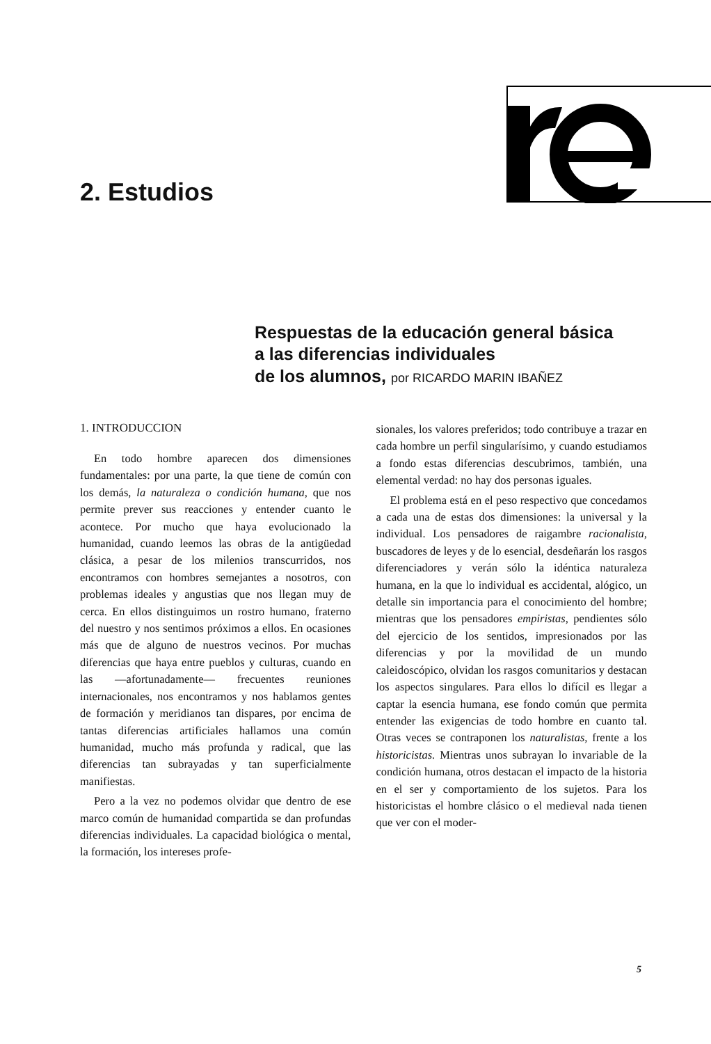2. Estudios
Respuestas de la educación general básica
a las diferencias individuales
de los alumnos, por RICARDO MARIN IBAÑEZ
1. INTRODUCCION
En todo hombre aparecen dos dimensiones fundamentales: por una parte, la que tiene de común con los demás, la naturaleza o condición humana, que nos permite prever sus reacciones y entender cuanto le acontece. Por mucho que haya evolucionado la humanidad, cuando leemos las obras de la antigüedad clásica, a pesar de los milenios transcurridos, nos encontramos con hombres semejantes a nosotros, con problemas ideales y angustias que nos llegan muy de cerca. En ellos distinguimos un rostro humano, fraterno del nuestro y nos sentimos próximos a ellos. En ocasiones más que de alguno de nuestros vecinos. Por muchas diferencias que haya entre pueblos y culturas, cuando en las —afortunadamente— frecuentes reuniones internacionales, nos encontramos y nos hablamos gentes de formación y meridianos tan dispares, por encima de tantas diferencias artificiales hallamos una común humanidad, mucho más profunda y radical, que las diferencias tan subrayadas y tan superficialmente manifiestas.
Pero a la vez no podemos olvidar que dentro de ese marco común de humanidad compartida se dan profundas diferencias individuales. La capacidad biológica o mental, la formación, los intereses profe-
sionales, los valores preferidos; todo contribuye a trazar en cada hombre un perfil singularísimo, y cuando estudiamos a fondo estas diferencias descubrimos, también, una elemental verdad: no hay dos personas iguales.
El problema está en el peso respectivo que concedamos a cada una de estas dos dimensiones: la universal y la individual. Los pensadores de raigambre racionalista, buscadores de leyes y de lo esencial, desdeñarán los rasgos diferenciadores y verán sólo la idéntica naturaleza humana, en la que lo individual es accidental, alógico, un detalle sin importancia para el conocimiento del hombre; mientras que los pensadores empiristas, pendientes sólo del ejercicio de los sentidos, impresionados por las diferencias y por la movilidad de un mundo caleidoscópico, olvidan los rasgos comunitarios y destacan los aspectos singulares. Para ellos lo difícil es llegar a captar la esencia humana, ese fondo común que permita entender las exigencias de todo hombre en cuanto tal. Otras veces se contraponen los naturalistas, frente a los historicistas. Mientras unos subrayan lo invariable de la condición humana, otros destacan el impacto de la historia en el ser y comportamiento de los sujetos. Para los historicistas el hombre clásico o el medieval nada tienen que ver con el moder-
5